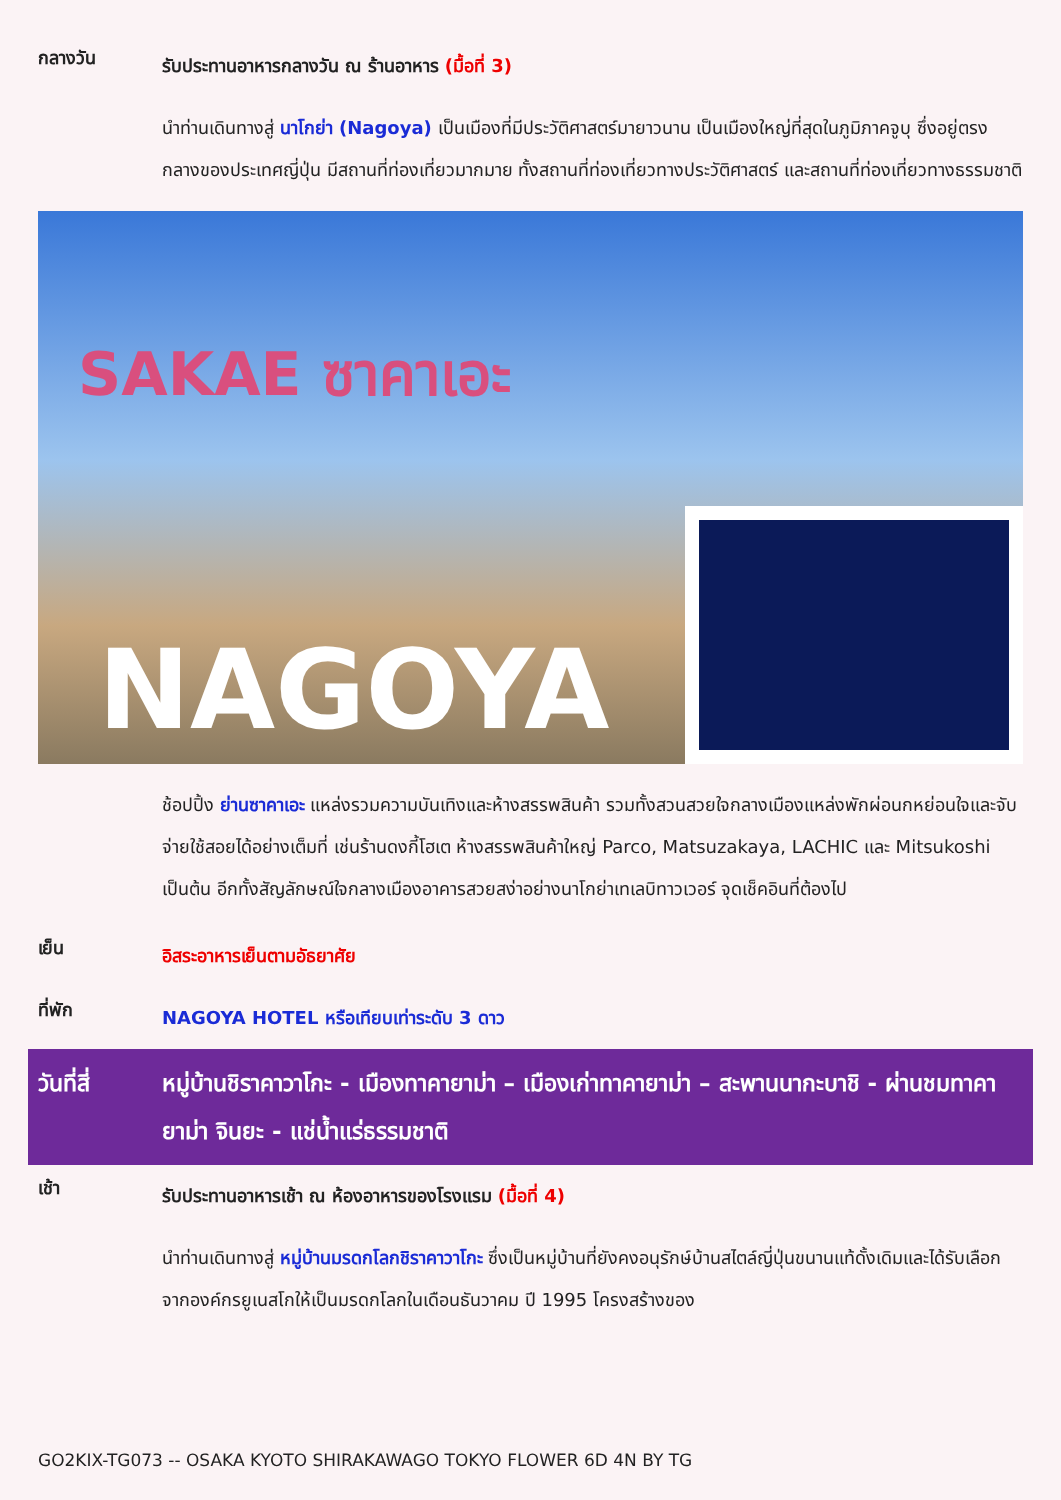กลางวัน
รับประทานอาหารกลางวัน ณ ร้านอาหาร (มื้อที่ 3)
นำท่านเดินทางสู่ นาโกย่า (Nagoya) เป็นเมืองที่มีประวัติศาสตร์มายาวนาน เป็นเมืองใหญ่ที่สุดในภูมิภาคจูบุ ซึ่งอยู่ตรงกลางของประเทศญี่ปุ่น มีสถานที่ท่องเที่ยวมากมาย ทั้งสถานที่ท่องเที่ยวทางประวัติศาสตร์ และสถานที่ท่องเที่ยวทางธรรมชาติ
SAKAE ซาคาเอะ
NAGOYA
ช้อปปิ้ง ย่านซาคาเอะ แหล่งรวมความบันเทิงและห้างสรรพสินค้า รวมทั้งสวนสวยใจกลางเมืองแหล่งพักผ่อนกหย่อนใจและจับจ่ายใช้สอยได้อย่างเต็มที่ เช่นร้านดงกี้โฮเต ห้างสรรพสินค้าใหญ่ Parco, Matsuzakaya, LACHIC และ Mitsukoshi เป็นต้น อีกทั้งสัญลักษณ์ใจกลางเมืองอาคารสวยสง่าอย่างนาโกย่าเทเลบิทาวเวอร์ จุดเช็คอินที่ต้องไป
เย็น
อิสระอาหารเย็นตามอัธยาศัย
ที่พัก
NAGOYA HOTEL หรือเทียบเท่าระดับ 3 ดาว
วันที่สี่
หมู่บ้านชิราคาวาโกะ - เมืองทาคายาม่า – เมืองเก่าทาคายาม่า – สะพานนากะบาชิ - ผ่านชมทาคายาม่า จินยะ - แช่น้ำแร่ธรรมชาติ
เช้า
รับประทานอาหารเช้า ณ ห้องอาหารของโรงแรม (มื้อที่ 4)
นำท่านเดินทางสู่ หมู่บ้านมรดกโลกชิราคาวาโกะ ซึ่งเป็นหมู่บ้านที่ยังคงอนุรักษ์บ้านสไตล์ญี่ปุ่นขนานแท้ดั้งเดิมและได้รับเลือกจากองค์กรยูเนสโกให้เป็นมรดกโลกในเดือนธันวาคม ปี 1995 โครงสร้างของ
GO2KIX-TG073 -- OSAKA KYOTO SHIRAKAWAGO TOKYO FLOWER 6D 4N BY TG